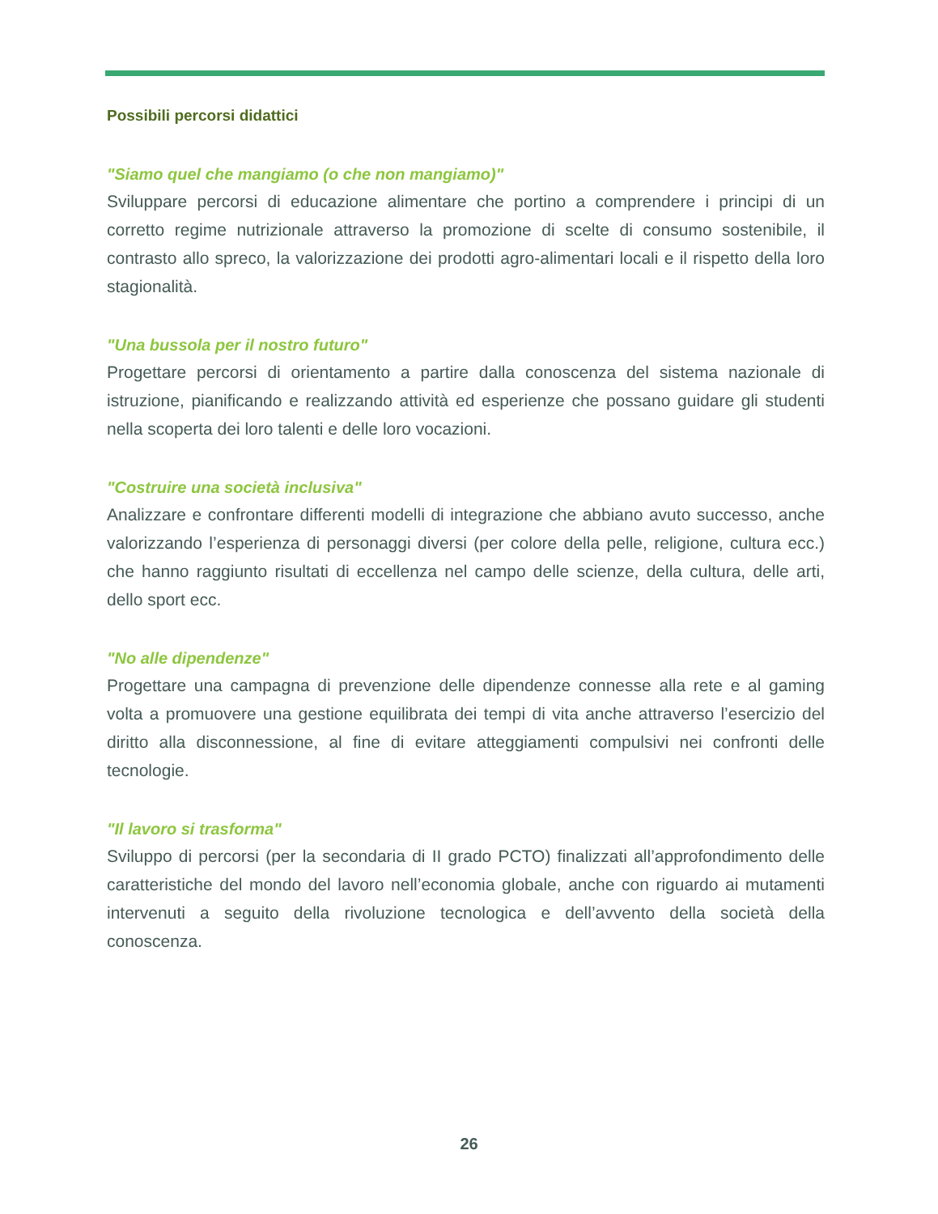Possibili percorsi didattici
"Siamo quel che mangiamo (o che non mangiamo)"
Sviluppare percorsi di educazione alimentare che portino a comprendere i principi di un corretto regime nutrizionale attraverso la promozione di scelte di consumo sostenibile, il contrasto allo spreco, la valorizzazione dei prodotti agro-alimentari locali e il rispetto della loro stagionalità.
"Una bussola per il nostro futuro"
Progettare percorsi di orientamento a partire dalla conoscenza del sistema nazionale di istruzione, pianificando e realizzando attività ed esperienze che possano guidare gli studenti nella scoperta dei loro talenti e delle loro vocazioni.
"Costruire una società inclusiva"
Analizzare e confrontare differenti modelli di integrazione che abbiano avuto successo, anche valorizzando l’esperienza di personaggi diversi (per colore della pelle, religione, cultura ecc.) che hanno raggiunto risultati di eccellenza nel campo delle scienze, della cultura, delle arti, dello sport ecc.
"No alle dipendenze"
Progettare una campagna di prevenzione delle dipendenze connesse alla rete e al gaming volta a promuovere una gestione equilibrata dei tempi di vita anche attraverso l’esercizio del diritto alla disconnessione, al fine di evitare atteggiamenti compulsivi nei confronti delle tecnologie.
"Il lavoro si trasforma"
Sviluppo di percorsi (per la secondaria di II grado PCTO) finalizzati all’approfondimento delle caratteristiche del mondo del lavoro nell’economia globale, anche con riguardo ai mutamenti intervenuti a seguito della rivoluzione tecnologica e dell’avvento della società della conoscenza.
26